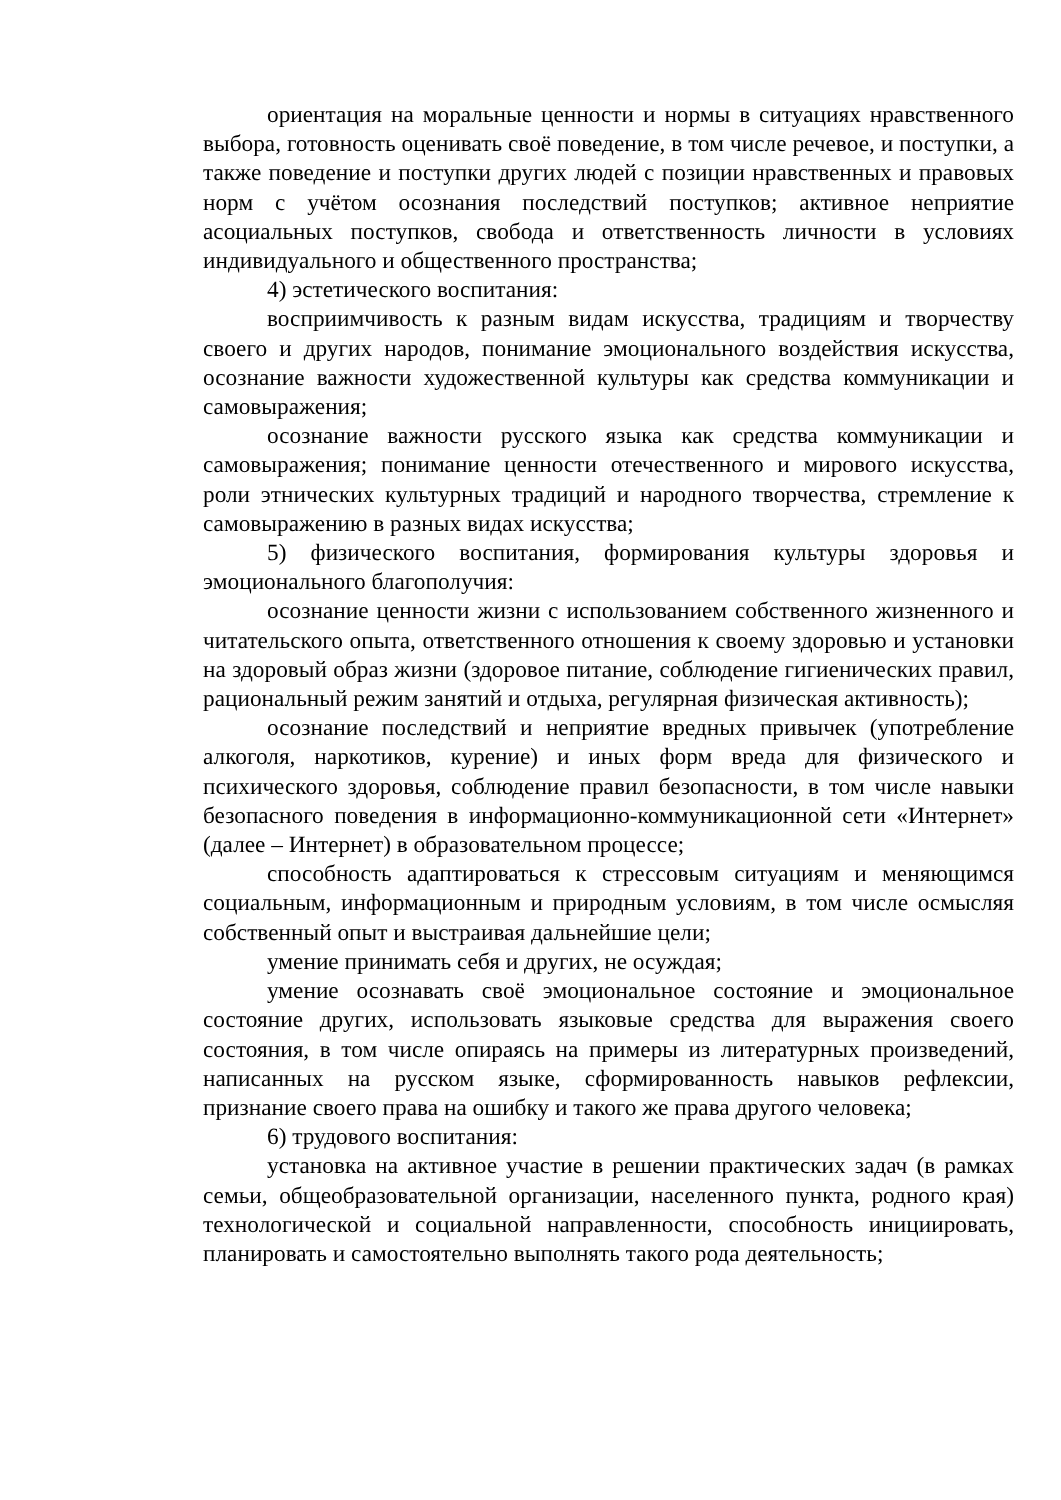ориентация на моральные ценности и нормы в ситуациях нравственного выбора, готовность оценивать своё поведение, в том числе речевое, и поступки, а также поведение и поступки других людей с позиции нравственных и правовых норм с учётом осознания последствий поступков; активное неприятие асоциальных поступков, свобода и ответственность личности в условиях индивидуального и общественного пространства;
4) эстетического воспитания:
восприимчивость к разным видам искусства, традициям и творчеству своего и других народов, понимание эмоционального воздействия искусства, осознание важности художественной культуры как средства коммуникации и самовыражения;
осознание важности русского языка как средства коммуникации и самовыражения; понимание ценности отечественного и мирового искусства, роли этнических культурных традиций и народного творчества, стремление к самовыражению в разных видах искусства;
5) физического воспитания, формирования культуры здоровья и эмоционального благополучия:
осознание ценности жизни с использованием собственного жизненного и читательского опыта, ответственного отношения к своему здоровью и установки на здоровый образ жизни (здоровое питание, соблюдение гигиенических правил, рациональный режим занятий и отдыха, регулярная физическая активность);
осознание последствий и неприятие вредных привычек (употребление алкоголя, наркотиков, курение) и иных форм вреда для физического и психического здоровья, соблюдение правил безопасности, в том числе навыки безопасного поведения в информационно-коммуникационной сети «Интернет» (далее – Интернет) в образовательном процессе;
способность адаптироваться к стрессовым ситуациям и меняющимся социальным, информационным и природным условиям, в том числе осмысляя собственный опыт и выстраивая дальнейшие цели;
умение принимать себя и других, не осуждая;
умение осознавать своё эмоциональное состояние и эмоциональное состояние других, использовать языковые средства для выражения своего состояния, в том числе опираясь на примеры из литературных произведений, написанных на русском языке, сформированность навыков рефлексии, признание своего права на ошибку и такого же права другого человека;
6) трудового воспитания:
установка на активное участие в решении практических задач (в рамках семьи, общеобразовательной организации, населенного пункта, родного края) технологической и социальной направленности, способность инициировать, планировать и самостоятельно выполнять такого рода деятельность;